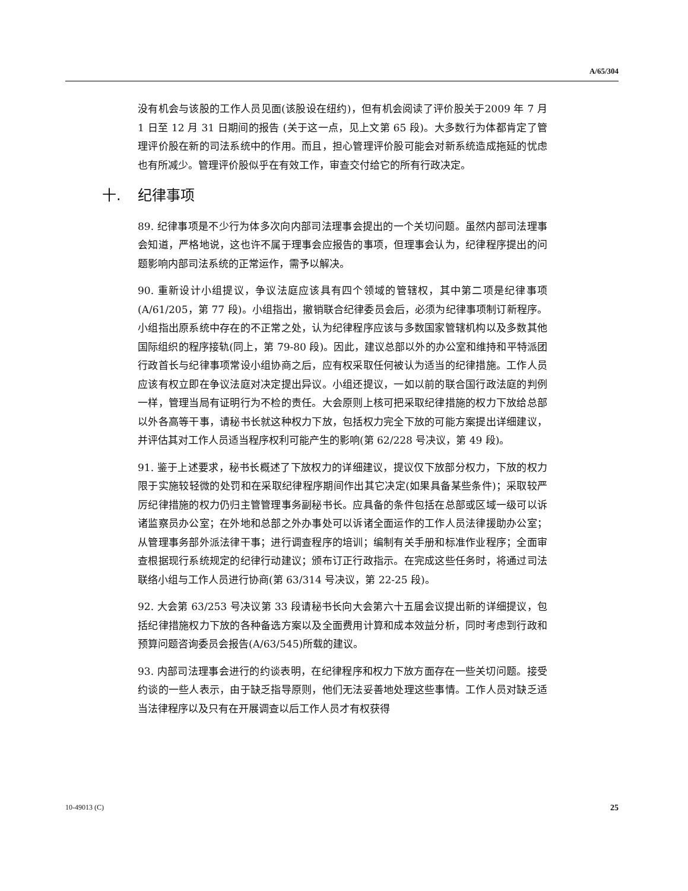A/65/304
没有机会与该股的工作人员见面(该股设在纽约)，但有机会阅读了评价股关于2009 年 7 月 1 日至 12 月 31 日期间的报告 (关于这一点，见上文第 65 段)。大多数行为体都肯定了管理评价股在新的司法系统中的作用。而且，担心管理评价股可能会对新系统造成拖延的忧虑也有所减少。管理评价股似乎在有效工作，审查交付给它的所有行政决定。
十. 纪律事项
89. 纪律事项是不少行为体多次向内部司法理事会提出的一个关切问题。虽然内部司法理事会知道，严格地说，这也许不属于理事会应报告的事项，但理事会认为，纪律程序提出的问题影响内部司法系统的正常运作，需予以解决。
90. 重新设计小组提议，争议法庭应该具有四个领域的管辖权，其中第二项是纪律事项(A/61/205，第 77 段)。小组指出，撤销联合纪律委员会后，必须为纪律事项制订新程序。小组指出原系统中存在的不正常之处，认为纪律程序应该与多数国家管辖机构以及多数其他国际组织的程序接轨(同上，第 79-80 段)。因此，建议总部以外的办公室和维持和平特派团行政首长与纪律事项常设小组协商之后，应有权采取任何被认为适当的纪律措施。工作人员应该有权立即在争议法庭对决定提出异议。小组还提议，一如以前的联合国行政法庭的判例一样，管理当局有证明行为不检的责任。大会原则上核可把采取纪律措施的权力下放给总部以外各高等干事，请秘书长就这种权力下放，包括权力完全下放的可能方案提出详细建议，并评估其对工作人员适当程序权利可能产生的影响(第 62/228 号决议，第 49 段)。
91. 鉴于上述要求，秘书长概述了下放权力的详细建议，提议仅下放部分权力，下放的权力限于实施较轻微的处罚和在采取纪律程序期间作出其它决定(如果具备某些条件)；采取较严厉纪律措施的权力仍归主管管理事务副秘书长。应具备的条件包括在总部或区域一级可以诉诸监察员办公室；在外地和总部之外办事处可以诉诸全面运作的工作人员法律援助办公室；从管理事务部外派法律干事；进行调查程序的培训；编制有关手册和标准作业程序；全面审查根据现行系统规定的纪律行动建议；颁布订正行政指示。在完成这些任务时，将通过司法联络小组与工作人员进行协商(第 63/314 号决议，第 22-25 段)。
92. 大会第 63/253 号决议第 33 段请秘书长向大会第六十五届会议提出新的详细提议，包括纪律措施权力下放的各种备选方案以及全面费用计算和成本效益分析，同时考虑到行政和预算问题咨询委员会报告(A/63/545)所载的建议。
93. 内部司法理事会进行的约谈表明，在纪律程序和权力下放方面存在一些关切问题。接受约谈的一些人表示，由于缺乏指导原则，他们无法妥善地处理这些事情。工作人员对缺乏适当法律程序以及只有在开展调查以后工作人员才有权获得
10-49013 (C) 25